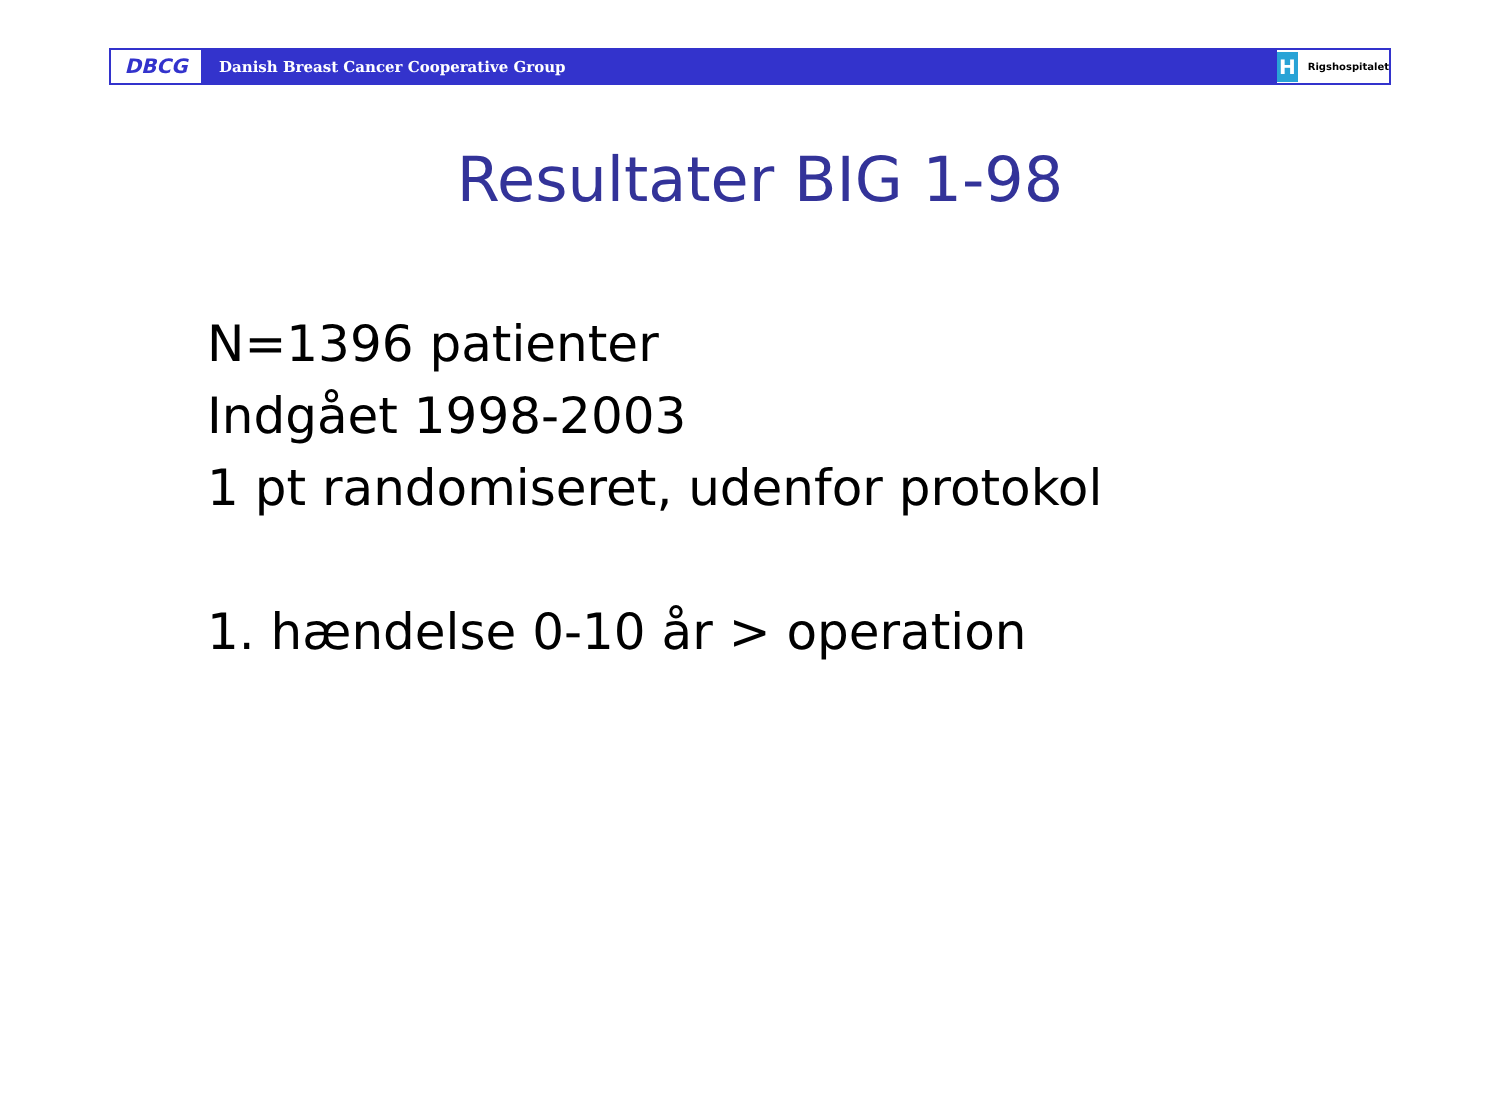DBCG
Danish Breast Cancer Cooperative Group
H Rigshospitalet
Resultater BIG 1-98
N=1396 patienter
Indgået 1998-2003
1 pt randomiseret, udenfor protokol
1. hændelse 0-10 år > operation